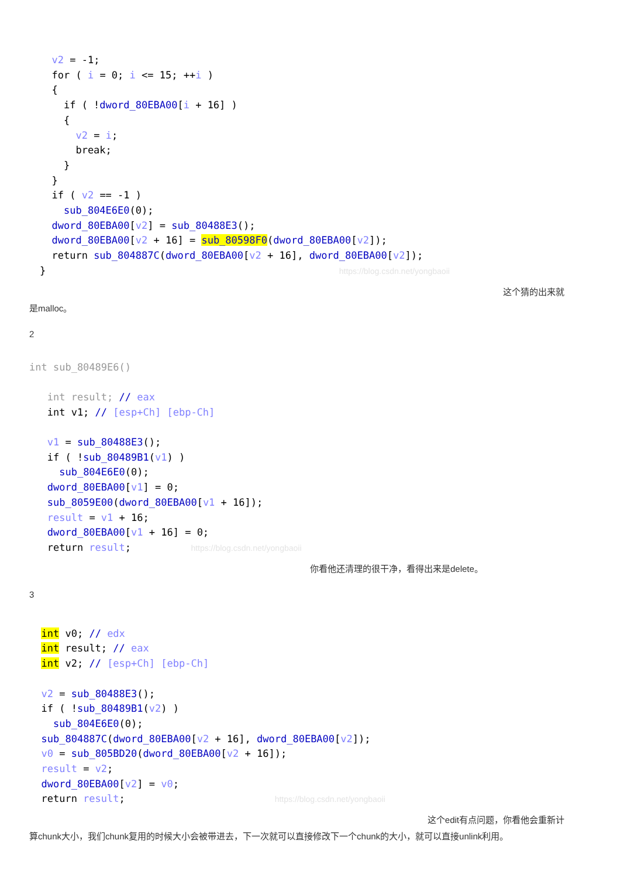v2 = -1;
  for ( i = 0; i <= 15; ++i )
  {
    if ( !dword_80EBA00[i + 16] )
    {
      v2 = i;
      break;
    }
  }
  if ( v2 == -1 )
    sub_804E6E0(0);
  dword_80EBA00[v2] = sub_80488E3();
  dword_80EBA00[v2 + 16] = sub_80598F0(dword_80EBA00[v2]);
  return sub_804887C(dword_80EBA00[v2 + 16], dword_80EBA00[v2]);
}                                                 https://blog.csdn.net/yongbaoii
这个猜的出来就
是malloc。
2
int sub_80489E6()

   int result; // eax
   int v1; // [esp+Ch] [ebp-Ch]

   v1 = sub_80488E3();
   if ( !sub_80489B1(v1) )
     sub_804E6E0(0);
   dword_80EBA00[v1] = 0;
   sub_8059E00(dword_80EBA00[v1 + 16]);
   result = v1 + 16;
   dword_80EBA00[v1 + 16] = 0;
   return result;          https://blog.csdn.net/yongbaoii
你看他还清理的很干净，看得出来是delete。
3
  int v0; // edx
  int result; // eax
  int v2; // [esp+Ch] [ebp-Ch]

  v2 = sub_80488E3();
  if ( !sub_80489B1(v2) )
    sub_804E6E0(0);
  sub_804887C(dword_80EBA00[v2 + 16], dword_80EBA00[v2]);
  v0 = sub_805BD20(dword_80EBA00[v2 + 16]);
  result = v2;
  dword_80EBA00[v2] = v0;
  return result;                         https://blog.csdn.net/yongbaoii
这个edit有点问题，你看他会重新计
算chunk大小，我们chunk复用的时候大小会被带进去，下一次就可以直接修改下一个chunk的大小，就可以直接unlink利用。